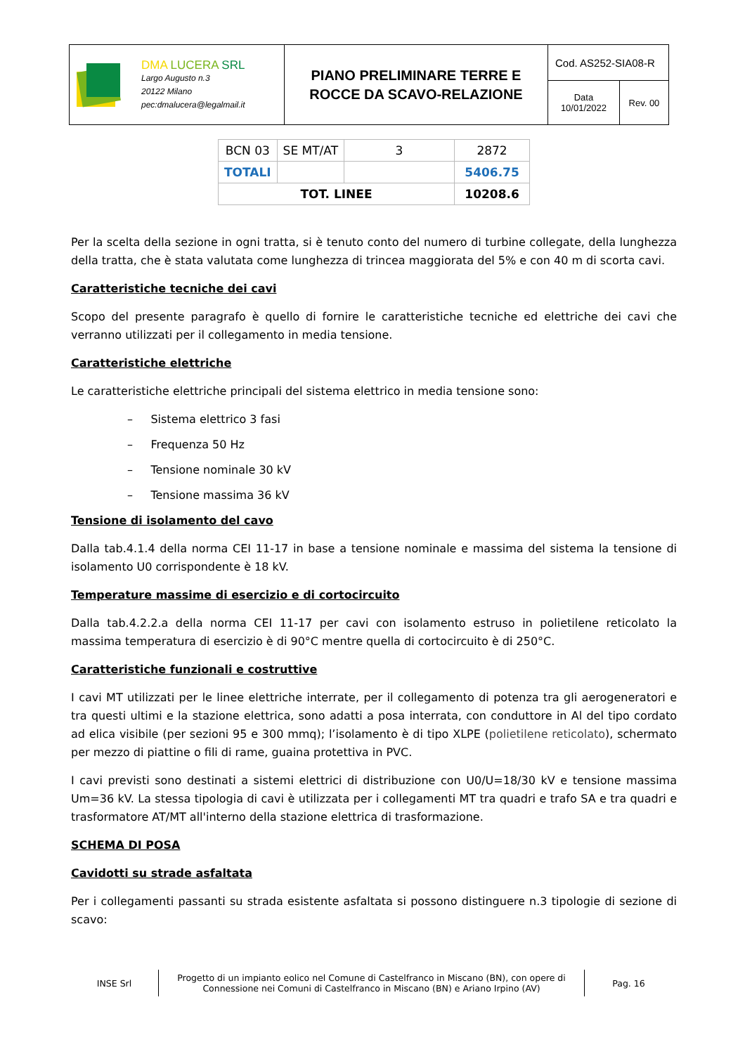| DMA LUCERA SRL Largo Augusto n.3 20122 Milano pec:dmalucera@legalmail.it | PIANO PRELIMINARE TERRE E ROCCE DA SCAVO-RELAZIONE | Cod. AS252-SIA08-R | |
| | | Data 10/01/2022 | Rev. 00 |
| BCN 03 | SE MT/AT | 3 | 2872 |
| TOTALI | | | 5406.75 |
| TOT. LINEE | | | 10208.6 |
Per la scelta della sezione in ogni tratta, si è tenuto conto del numero di turbine collegate, della lunghezza della tratta, che è stata valutata come lunghezza di trincea maggiorata del 5% e con 40 m di scorta cavi.
Caratteristiche tecniche dei cavi
Scopo del presente paragrafo è quello di fornire le caratteristiche tecniche ed elettriche dei cavi che verranno utilizzati per il collegamento in media tensione.
Caratteristiche elettriche
Le caratteristiche elettriche principali del sistema elettrico in media tensione sono:
– Sistema elettrico 3 fasi
– Frequenza 50 Hz
– Tensione nominale 30 kV
– Tensione massima 36 kV
Tensione di isolamento del cavo
Dalla tab.4.1.4 della norma CEI 11-17 in base a tensione nominale e massima del sistema la tensione di isolamento U0 corrispondente è 18 kV.
Temperature massime di esercizio e di cortocircuito
Dalla tab.4.2.2.a della norma CEI 11-17 per cavi con isolamento estruso in polietilene reticolato la massima temperatura di esercizio è di 90°C mentre quella di cortocircuito è di 250°C.
Caratteristiche funzionali e costruttive
I cavi MT utilizzati per le linee elettriche interrate, per il collegamento di potenza tra gli aerogeneratori e tra questi ultimi e la stazione elettrica, sono adatti a posa interrata, con conduttore in Al del tipo cordato ad elica visibile (per sezioni 95 e 300 mmq); l’isolamento è di tipo XLPE (polietilene reticolato), schermato per mezzo di piattine o fili di rame, guaina protettiva in PVC.
I cavi previsti sono destinati a sistemi elettrici di distribuzione con U0/U=18/30 kV e tensione massima Um=36 kV. La stessa tipologia di cavi è utilizzata per i collegamenti MT tra quadri e trafo SA e tra quadri e trasformatore AT/MT all'interno della stazione elettrica di trasformazione.
SCHEMA DI POSA
Cavidotti su strade asfaltata
Per i collegamenti passanti su strada esistente asfaltata si possono distinguere n.3 tipologie di sezione di scavo:
INSE Srl
Progetto di un impianto eolico nel Comune di Castelfranco in Miscano (BN), con opere di Connessione nei Comuni di Castelfranco in Miscano (BN) e Ariano Irpino (AV)
Pag. 16